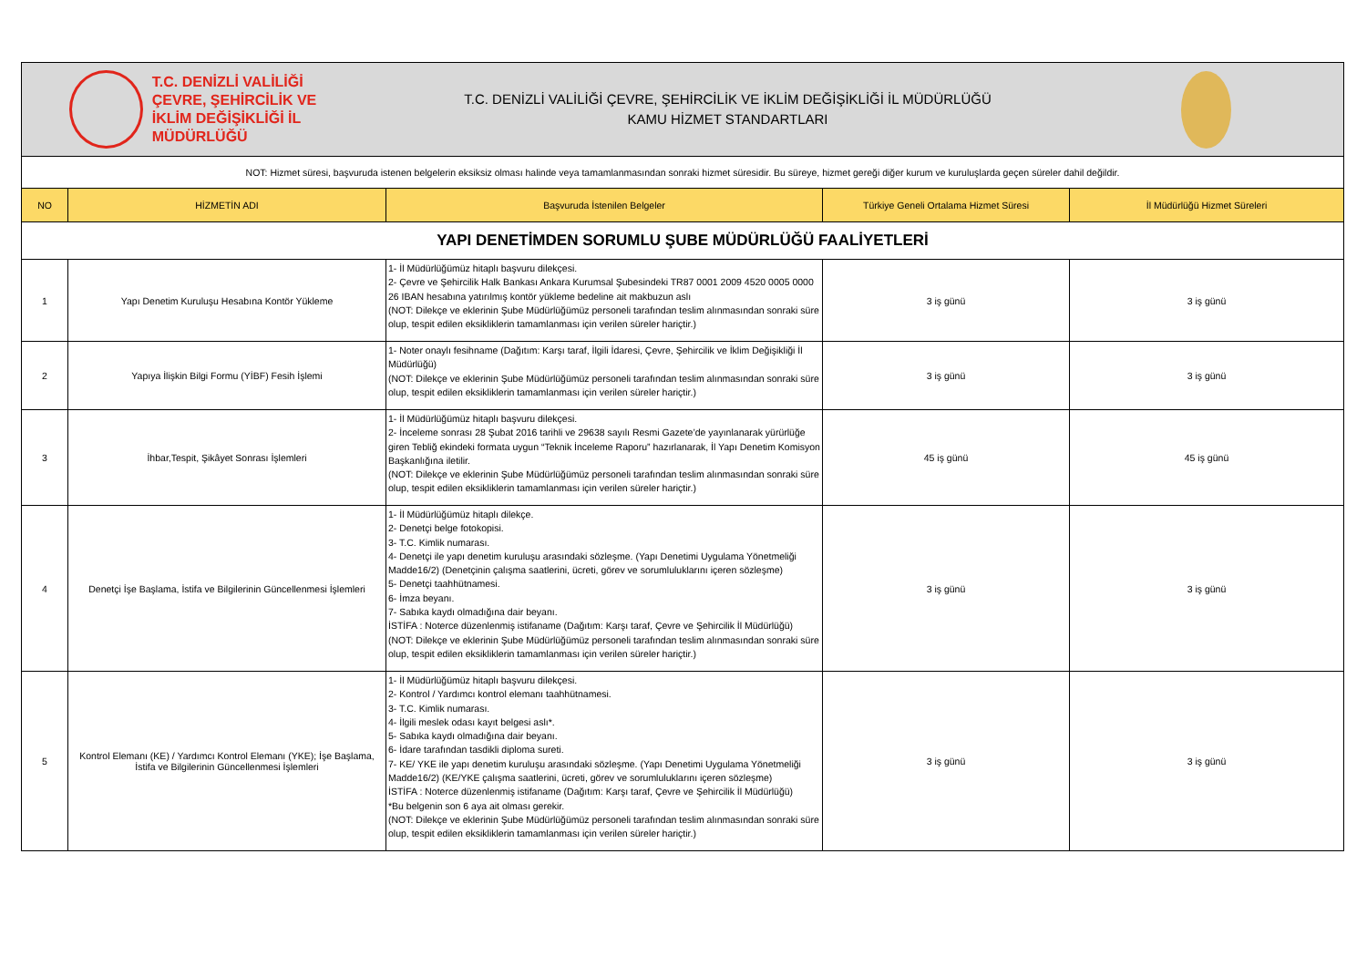| T.C. DENİZLİ VALİLİĞİ ÇEVRE, ŞEHİRCİLİK VE İKLİM DEĞİŞİKLİĞİ İL MÜDÜRLÜĞÜ | | T.C. DENİZLİ VALİLİĞİ ÇEVRE, ŞEHİRCİLİK VE İKLİM DEĞİŞİKLİĞİ İL MÜDÜRLÜĞÜ KAMU HİZMET STANDARTLARI | | |
| NOT: Hizmet süresi, başvuruda istenen belgelerin eksiksiz olması halinde veya tamamlanmasından sonraki hizmet süresidir. Bu süreye, hizmet gereği diğer kurum ve kuruluşlarda geçen süreler dahil değildir. | | | | |
| NO | HİZMETİN ADI | Başvuruda İstenilen Belgeler | Türkiye Geneli Ortalama Hizmet Süresi | İl Müdürlüğü Hizmet Süreleri |
| YAPI DENETİMDEN SORUMLU ŞUBE MÜDÜRLÜĞÜ FAALİYETLERİ | | | | |
| 1 | Yapı Denetim Kuruluşu Hesabına Kontör Yükleme | 1- İl Müdürlüğümüz hitaplı başvuru dilekçesi. 2- Çevre ve Şehircilik Halk Bankası Ankara Kurumsal Şubesindeki TR87 0001 2009 4520 0005 0000 26 IBAN hesabına yatırılmış kontör yükleme bedeline ait makbuzun aslı (NOT: Dilekçe ve eklerinin Şube Müdürlüğümüz personeli tarafından teslim alınmasından sonraki süre olup, tespit edilen eksikliklerin tamamlanması için verilen süreler hariçtir.) | 3 iş günü | 3 iş günü |
| 2 | Yapıya İlişkin Bilgi Formu (YİBF) Fesih İşlemi | 1- Noter onaylı fesihname (Dağıtım: Karşı taraf, İlgili İdaresi, Çevre, Şehircilik ve İklim Değişikliği İl Müdürlüğü) (NOT: Dilekçe ve eklerinin Şube Müdürlüğümüz personeli tarafından teslim alınmasından sonraki süre olup, tespit edilen eksikliklerin tamamlanması için verilen süreler hariçtir.) | 3 iş günü | 3 iş günü |
| 3 | İhbar,Tespit, Şikâyet Sonrası İşlemleri | 1- İl Müdürlüğümüz hitaplı başvuru dilekçesi. 2- İnceleme sonrası 28 Şubat 2016 tarihli ve 29638 sayılı Resmi Gazete’de yayınlanarak yürürlüğe giren Tebliğ ekindeki formata uygun “Teknik İnceleme Raporu” hazırlanarak, İl Yapı Denetim Komisyon Başkanlığına iletilir. (NOT: Dilekçe ve eklerinin Şube Müdürlüğümüz personeli tarafından teslim alınmasından sonraki süre olup, tespit edilen eksikliklerin tamamlanması için verilen süreler hariçtir.) | 45 iş günü | 45 iş günü |
| 4 | Denetçi İşe Başlama, İstifa ve Bilgilerinin Güncellenmesi İşlemleri | 1- İl Müdürlüğümüz hitaplı dilekçe. 2- Denetçi belge fotokopisi. 3- T.C. Kimlik numarası. 4- Denetçi ile yapı denetim kuruluşu arasındaki sözleşme. (Yapı Denetimi Uygulama Yönetmeliği Madde16/2) (Denetçinin çalışma saatlerini, ücreti, görev ve sorumluluklarını içeren sözleşme) 5- Denetçi taahhütnamesi. 6- İmza beyanı. 7- Sabıka kaydı olmadığına dair beyanı. İSTİFA : Noterce düzenlenmiş istifaname (Dağıtım: Karşı taraf, Çevre ve Şehircilik İl Müdürlüğü) (NOT: Dilekçe ve eklerinin Şube Müdürlüğümüz personeli tarafından teslim alınmasından sonraki süre olup, tespit edilen eksikliklerin tamamlanması için verilen süreler hariçtir.) | 3 iş günü | 3 iş günü |
| 5 | Kontrol Elemanı (KE) / Yardımcı Kontrol Elemanı (YKE); İşe Başlama, İstifa ve Bilgilerinin Güncellenmesi İşlemleri | 1- İl Müdürlüğümüz hitaplı başvuru dilekçesi. 2- Kontrol / Yardımcı kontrol elemanı taahhütnamesi. 3- T.C. Kimlik numarası. 4- İlgili meslek odası kayıt belgesi aslı*. 5- Sabıka kaydı olmadığına dair beyanı. 6- İdare tarafından tasdikli diploma sureti. 7- KE/ YKE ile yapı denetim kuruluşu arasındaki sözleşme. (Yapı Denetimi Uygulama Yönetmeliği Madde16/2) (KE/YKE çalışma saatlerini, ücreti, görev ve sorumluluklarını içeren sözleşme) İSTİFA : Noterce düzenlenmiş istifaname (Dağıtım: Karşı taraf, Çevre ve Şehircilik İl Müdürlüğü) *Bu belgenin son 6 aya ait olması gerekir. (NOT: Dilekçe ve eklerinin Şube Müdürlüğümüz personeli tarafından teslim alınmasından sonraki süre olup, tespit edilen eksikliklerin tamamlanması için verilen süreler hariçtir.) | 3 iş günü | 3 iş günü |